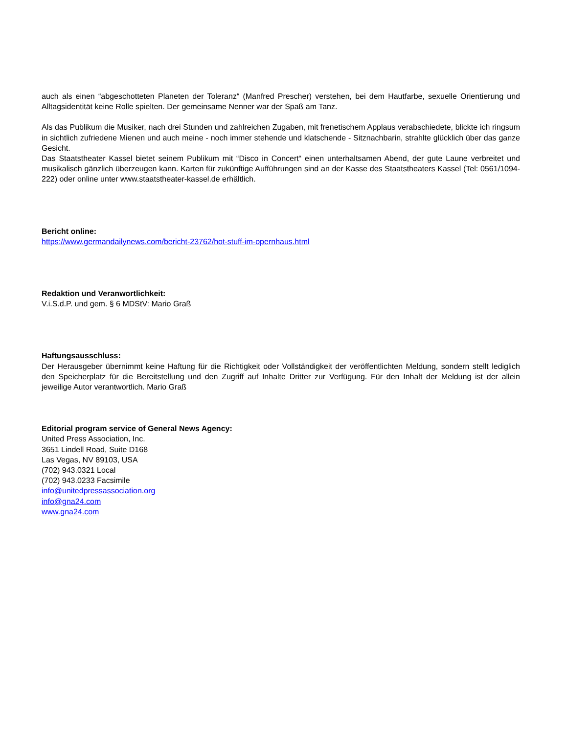auch als einen “abgeschotteten Planeten der Toleranz“ (Manfred Prescher) verstehen, bei dem Hautfarbe, sexuelle Orientierung und Alltagsidentität keine Rolle spielten. Der gemeinsame Nenner war der Spaß am Tanz.
Als das Publikum die Musiker, nach drei Stunden und zahlreichen Zugaben, mit frenetischem Applaus verabschiedete, blickte ich ringsum in sichtlich zufriedene Mienen und auch meine - noch immer stehende und klatschende - Sitznachbarin, strahlte glücklich über das ganze Gesicht.
Das Staatstheater Kassel bietet seinem Publikum mit “Disco in Concert“ einen unterhaltsamen Abend, der gute Laune verbreitet und musikalisch gänzlich überzeugen kann. Karten für zukünftige Aufführungen sind an der Kasse des Staatstheaters Kassel (Tel: 0561/1094-222) oder online unter www.staatstheater-kassel.de erhältlich.
Bericht online:
https://www.germandailynews.com/bericht-23762/hot-stuff-im-opernhaus.html
Redaktion und Veranwortlichkeit:
V.i.S.d.P. und gem. § 6 MDStV: Mario Graß
Haftungsausschluss:
Der Herausgeber übernimmt keine Haftung für die Richtigkeit oder Vollständigkeit der veröffentlichten Meldung, sondern stellt lediglich den Speicherplatz für die Bereitstellung und den Zugriff auf Inhalte Dritter zur Verfügung. Für den Inhalt der Meldung ist der allein jeweilige Autor verantwortlich. Mario Graß
Editorial program service of General News Agency:
United Press Association, Inc.
3651 Lindell Road, Suite D168
Las Vegas, NV 89103, USA
(702) 943.0321 Local
(702) 943.0233 Facsimile
info@unitedpressassociation.org
info@gna24.com
www.gna24.com